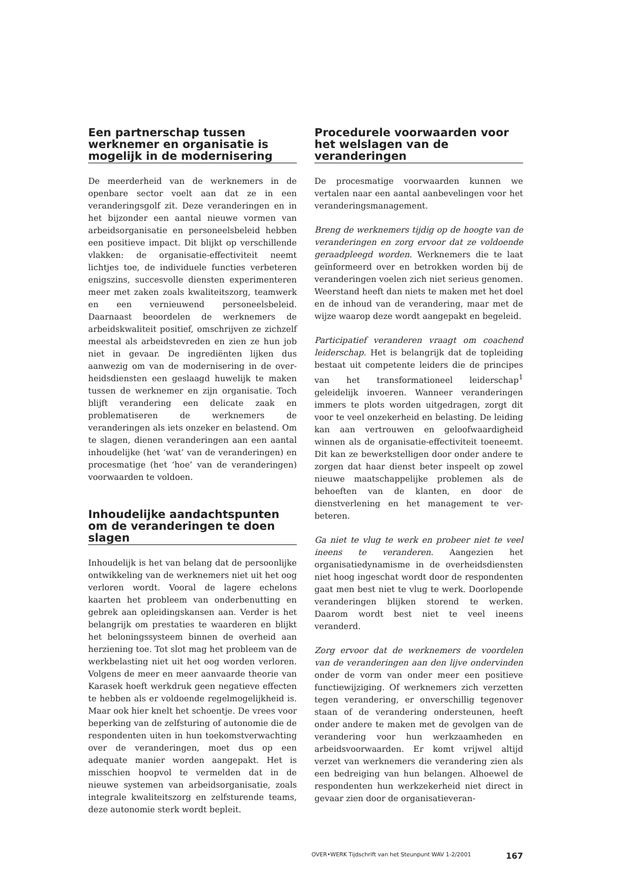Een partnerschap tussen werknemer en organisatie is mogelijk in de modernisering
De meerderheid van de werknemers in de openbare sector voelt aan dat ze in een veranderingsgolf zit. Deze veranderingen en in het bijzonder een aantal nieuwe vormen van arbeidsorganisatie en perso­neelsbeleid hebben een positieve impact. Dit blijkt op verschillende vlakken: de organisatie-effectiviteit neemt lichtjes toe, de individuele functies verbeteren enigszins, succesvolle diensten experimenteren meer met zaken zoals kwaliteitszorg, teamwerk en een vernieuwend personeelsbeleid. Daarnaast beoorde­len de werknemers de arbeidskwaliteit positief, om­schrijven ze zichzelf meestal als arbeidstevreden en zien ze hun job niet in gevaar. De ingrediënten lijken dus aanwezig om van de modernisering in de over­heidsdiensten een geslaagd huwelijk te maken tus­sen de werknemer en zijn organisatie. Toch blijft ver­andering een delicate zaak en problematiseren de werknemers de veranderingen als iets onzeker en belastend. Om te slagen, dienen veranderingen aan een aantal inhoudelijke (het ‘wat’ van de veranderin­gen) en procesmatige (het ‘hoe’ van de veranderin­gen) voorwaarden te voldoen.
Inhoudelijke aandachtspunten om de veranderingen te doen slagen
Inhoudelijk is het van belang dat de persoonlijke ontwikkeling van de werknemers niet uit het oog verloren wordt. Vooral de lagere echelons kaarten het probleem van onderbenutting en gebrek aan opleidingskansen aan. Verder is het belangrijk om prestaties te waarderen en blijkt het beloningssys­teem binnen de overheid aan herziening toe. Tot slot mag het probleem van de werkbelasting niet uit het oog worden verloren. Volgens de meer en meer aanvaarde theorie van Karasek hoeft werk­druk geen negatieve effecten te hebben als er vol­doende regelmogelijkheid is. Maar ook hier knelt het schoentje. De vrees voor beperking van de zelf­sturing of autonomie die de respondenten uiten in hun toekomstverwachting over de veranderingen, moet dus op een adequate manier worden aange­pakt. Het is misschien hoopvol te vermelden dat in de nieuwe systemen van arbeidsorganisatie, zoals integrale kwaliteitszorg en zelfsturende teams, deze autonomie sterk wordt bepleit.
Procedurele voorwaarden voor het welslagen van de veranderingen
De procesmatige voorwaarden kunnen we vertalen naar een aantal aanbevelingen voor het verande­ringsmanagement.
Breng de werknemers tijdig op de hoogte van de veranderingen en zorg ervoor dat ze voldoende geraadpleegd worden. Werknemers die te laat ge­ïnformeerd over en betrokken worden bij de ver­anderingen voelen zich niet serieus genomen. Weerstand heeft dan niets te maken met het doel en de inhoud van de verandering, maar met de wij­ze waarop deze wordt aangepakt en begeleid.
Participatief veranderen vraagt om coachend leiderschap. Het is belangrijk dat de topleiding bestaat uit competente leiders die de principes van het transformationeel leiderschap<sup>1</sup> geleidelijk invoeren. Wanneer veranderingen immers te plots worden uitgedragen, zorgt dit voor te veel onze­kerheid en belasting. De leiding kan aan vertrou­wen en geloofwaardigheid winnen als de organisa­tie-effectiviteit toeneemt. Dit kan ze bewerkstelli­gen door onder andere te zorgen dat haar dienst beter inspeelt op zowel nieuwe maatschappelijke problemen als de behoeften van de klanten, en door de dienstverlening en het management te ver­beteren.
Ga niet te vlug te werk en probeer niet te veel ineens te veranderen. Aangezien het organisatiedynamis­me in de overheidsdiensten niet hoog ingeschat wordt door de respondenten gaat men best niet te vlug te werk. Doorlopende veranderingen blijken storend te werken. Daarom wordt best niet te veel ineens veranderd.
Zorg ervoor dat de werknemers de voordelen van de veranderingen aan den lijve ondervinden onder de vorm van onder meer een positieve functie­wijziging. Of werknemers zich verzetten tegen ver­andering, er onverschillig tegenover staan of de verandering ondersteunen, heeft onder andere te maken met de gevolgen van de verandering voor hun werkzaamheden en arbeidsvoorwaarden. Er komt vrijwel altijd verzet van werknemers die ver­andering zien als een bedreiging van hun belang­en. Alhoewel de respondenten hun werkzekerheid niet direct in gevaar zien door de organisatieveran-
OVER•WERK Tijdschrift van het Steunpunt WAV 1-2/2001 167